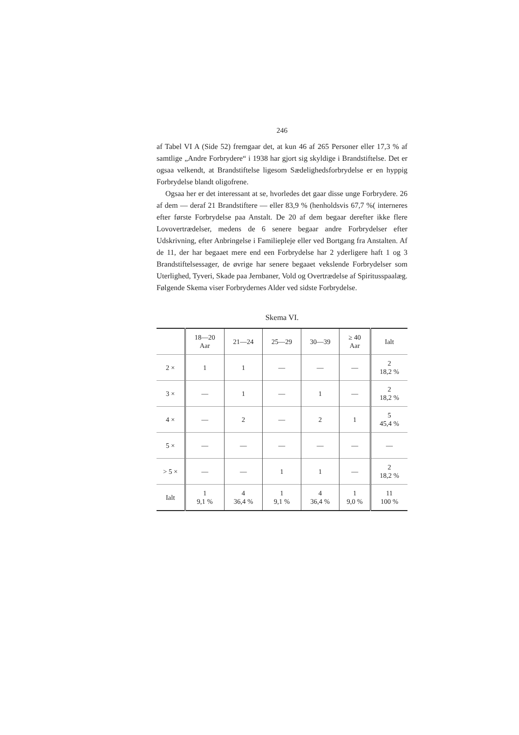246
af Tabel VI A (Side 52) fremgaar det, at kun 46 af 265 Personer eller 17,3 % af samtlige „Andre Forbrydere“ i 1938 har gjort sig skyldige i Brandstiftelse. Det er ogsaa velkendt, at Brandstiftelse ligesom Sædelighedsforbrydelse er en hyppig Forbrydelse blandt oligofrene.
Ogsaa her er det interessant at se, hvorledes det gaar disse unge Forbrydere. 26 af dem — deraf 21 Brandstiftere — eller 83,9 % (henholdsvis 67,7 %( interneres efter første Forbrydelse paa Anstalt. De 20 af dem begaar derefter ikke flere Lovovertrædelser, medens de 6 senere begaar andre Forbrydelser efter Udskrivning, efter Anbringelse i Familiepleje eller ved Bortgang fra Anstalten. Af de 11, der har begaaet mere end een Forbrydelse har 2 yderligere haft 1 og 3 Brandstiftelsessager, de øvrige har senere begaaet vekslende Forbrydelser som Uterlighed, Tyveri, Skade paa Jernbaner, Vold og Overtrædelse af Spiritusspaalæg. Følgende Skema viser Forbrydernes Alder ved sidste Forbrydelse.
Skema VI.
| | 18—20 Aar | 21—24 | 25—29 | 30—39 | ≥ 40 Aar | Ialt |
| --- | --- | --- | --- | --- | --- | --- |
| 2 × | 1 | 1 | — | — | — | 2 18,2 % |
| 3 × | — | 1 | — | 1 | — | 2 18,2 % |
| 4 × | — | 2 | — | 2 | 1 | 5 45,4 % |
| 5 × | — | — | — | — | — | — |
| > 5 × | — | — | 1 | 1 | — | 2 18,2 % |
| Ialt | 1 9,1 % | 4 36,4 % | 1 9,1 % | 4 36,4 % | 1 9,0 % | 11 100 % |